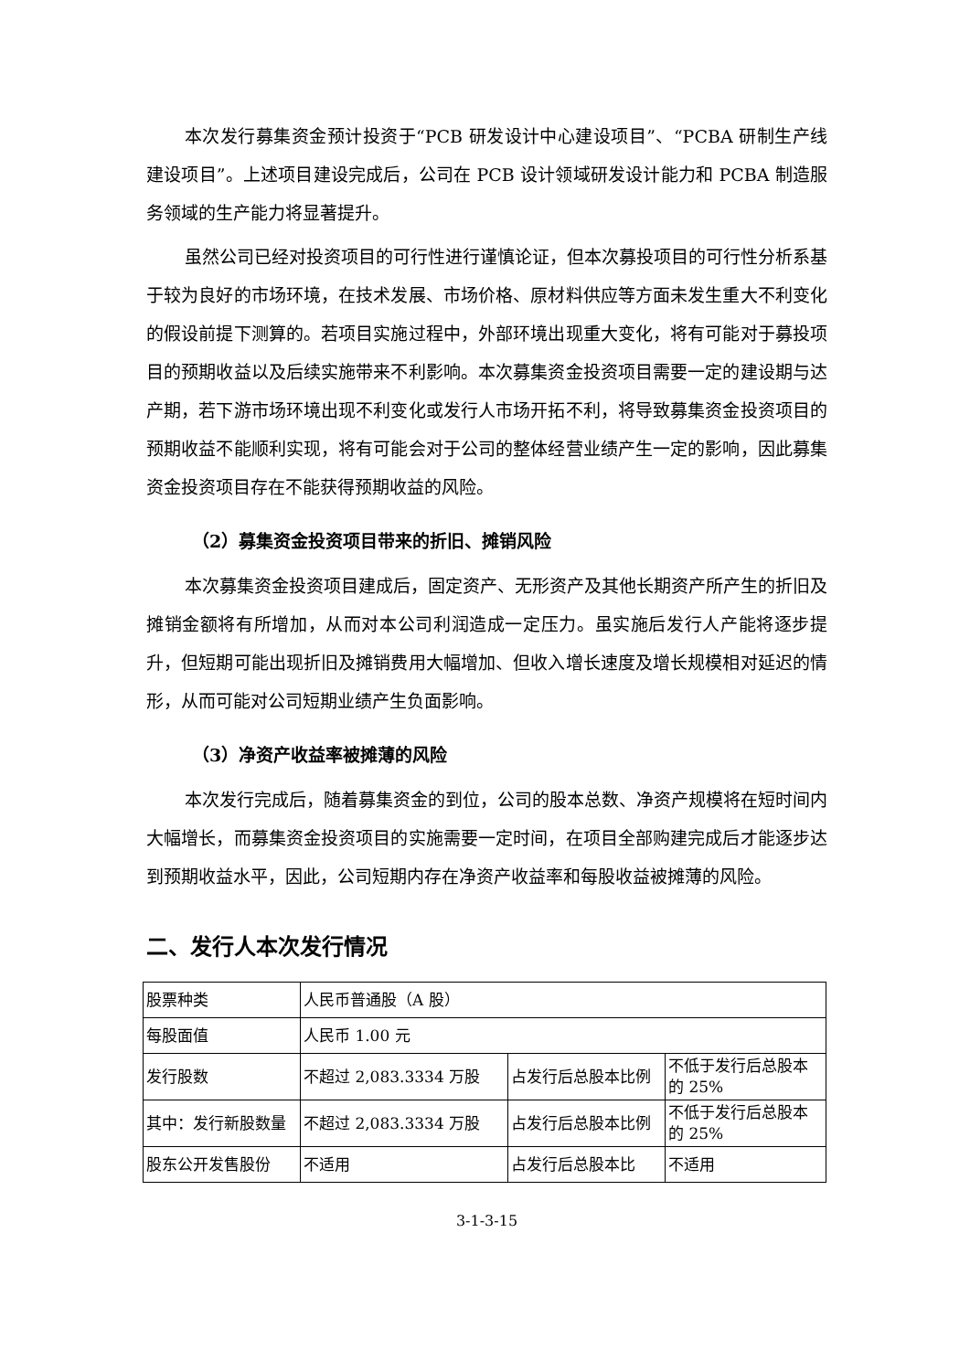本次发行募集资金预计投资于“PCB 研发设计中心建设项目”、“PCBA 研制生产线建设项目”。上述项目建设完成后，公司在 PCB 设计领域研发设计能力和 PCBA 制造服务领域的生产能力将显著提升。
虽然公司已经对投资项目的可行性进行谨慎论证，但本次募投项目的可行性分析系基于较为良好的市场环境，在技术发展、市场价格、原材料供应等方面未发生重大不利变化的假设前提下测算的。若项目实施过程中，外部环境出现重大变化，将有可能对于募投项目的预期收益以及后续实施带来不利影响。本次募集资金投资项目需要一定的建设期与达产期，若下游市场环境出现不利变化或发行人市场开拓不利，将导致募集资金投资项目的预期收益不能顺利实现，将有可能会对于公司的整体经营业绩产生一定的影响，因此募集资金投资项目存在不能获得预期收益的风险。
（2）募集资金投资项目带来的折旧、摊销风险
本次募集资金投资项目建成后，固定资产、无形资产及其他长期资产所产生的折旧及摊销金额将有所增加，从而对本公司利润造成一定压力。虽实施后发行人产能将逐步提升，但短期可能出现折旧及摊销费用大幅增加、但收入增长速度及增长规模相对延迟的情形，从而可能对公司短期业绩产生负面影响。
（3）净资产收益率被摊薄的风险
本次发行完成后，随着募集资金的到位，公司的股本总数、净资产规模将在短时间内大幅增长，而募集资金投资项目的实施需要一定时间，在项目全部购建完成后才能逐步达到预期收益水平，因此，公司短期内存在净资产收益率和每股收益被摊薄的风险。
二、发行人本次发行情况
| 股票种类 | 人民币普通股（A 股） | | |
| 每股面值 | 人民币 1.00 元 | | |
| 发行股数 | 不超过 2,083.3334 万股 | 占发行后总股本比例 | 不低于发行后总股本的 25% |
| 其中：发行新股数量 | 不超过 2,083.3334 万股 | 占发行后总股本比例 | 不低于发行后总股本的 25% |
| 股东公开发售股份 | 不适用 | 占发行后总股本比 | 不适用 |
3-1-3-15